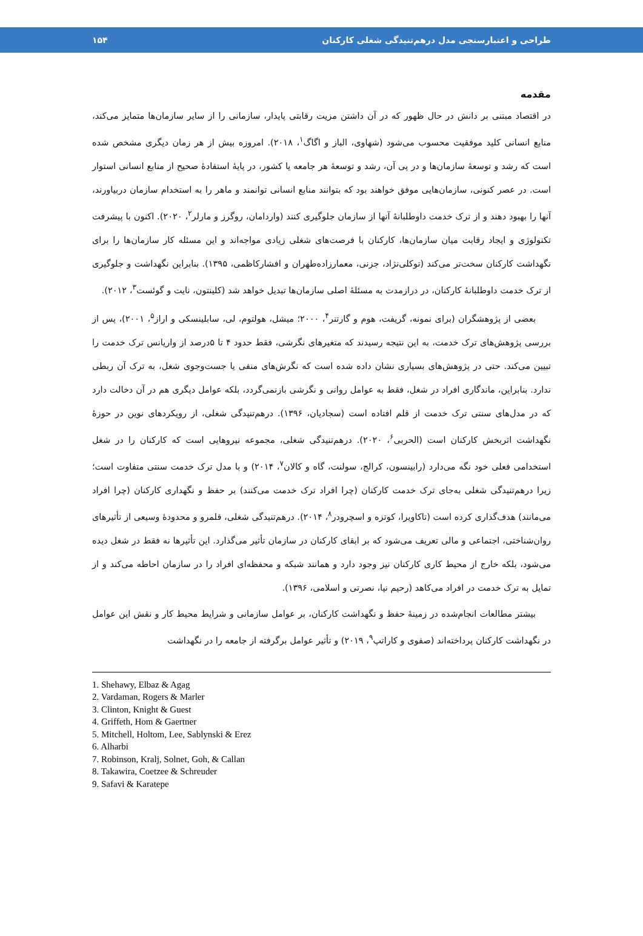طراحی و اعتبارسنجی مدل درهم‌تنیدگی شغلی کارکنان ۱۵۴
مقدمه
در اقتصاد مبتنی بر دانش در حال ظهور که در آن داشتن مزیت رقابتی پایدار، سازمانی را از سایر سازمان‌ها متمایز می‌کند، منابع انسانی کلید موفقیت محسوب می‌شود (شهاوی، الباز و اگاگ<sup>۱</sup>، ۲۰۱۸). امروزه بیش از هر زمان دیگری مشخص شده است که رشد و توسعهٔ سازمان‌ها و در پی آن، رشد و توسعهٔ هر جامعه یا کشور، در پایهٔ استفادهٔ صحیح از منابع انسانی استوار است. در عصر کنونی، سازمان‌هایی موفق خواهند بود که بتوانند منابع انسانی توانمند و ماهر را به استخدام سازمان دربیاورند، آنها را بهبود دهند و از ترک خدمت داوطلبانهٔ آنها از سازمان جلوگیری کنند (واردامان، روگرز و مارلر<sup>۲</sup>، ۲۰۲۰). اکنون با پیشرفت تکنولوژی و ایجاد رقابت میان سازمان‌ها، کارکنان با فرصت‌های شغلی زیادی مواجه‌اند و این مسئله کار سازمان‌ها را برای نگهداشت کارکنان سخت‌تر می‌کند (توکلی‌نژاد، جزنی، معمارزاده‌طهران و افشارکاظمی، ۱۳۹۵). بنابراین نگهداشت و جلوگیری از ترک خدمت داوطلبانهٔ کارکنان، در درازمدت به مسئلهٔ اصلی سازمان‌ها تبدیل خواهد شد (کلینتون، نایت و گوئست<sup>۳</sup>، ۲۰۱۲).
بعضی از پژوهشگران (برای نمونه، گریفت، هوم و گارتنر<sup>۴</sup>، ۲۰۰۰؛ میشل، هولتوم، لی، سابلینسکی و اراز<sup>۵</sup>، ۲۰۰۱)، پس از بررسی پژوهش‌های ترک خدمت، به این نتیجه رسیدند که متغیرهای نگرشی، فقط حدود ۴ تا ۵درصد از واریانس ترک خدمت را تبیین می‌کند. حتی در پژوهش‌های بسیاری نشان داده شده است که نگرش‌های منفی یا جست‌وجوی شغل، به ترک آن ربطی ندارد. بنابراین، ماندگاری افراد در شغل، فقط به عوامل روانی و نگرشی بازنمی‌گردد، بلکه عوامل دیگری هم در آن دخالت دارد که در مدل‌های سنتی ترک خدمت از قلم افتاده است (سجادیان، ۱۳۹۶). درهم‌تنیدگی شغلی، از رویکردهای نوین در حوزهٔ نگهداشت اثربخش کارکنان است (الحربی<sup>۶</sup>، ۲۰۲۰). درهم‌تنیدگی شغلی، مجموعه نیروهایی است که کارکنان را در شغل استخدامی فعلی خود نگه می‌دارد (رابینسون، کرالج، سولنت، گاه و کالان<sup>۷</sup>، ۲۰۱۴) و با مدل ترک خدمت سنتی متفاوت است؛ زیرا درهم‌تنیدگی شغلی به‌جای ترک خدمت کارکنان (چرا افراد ترک خدمت می‌کنند) بر حفظ و نگهداری کارکنان (چرا افراد می‌مانند) هدف‌گذاری کرده است (تاکاویرا، کوتزه و اسچرودر<sup>۸</sup>، ۲۰۱۴). درهم‌تنیدگی شغلی، قلمرو و محدودهٔ وسیعی از تأثیرهای روان‌شناختی، اجتماعی و مالی تعریف می‌شود که بر ابقای کارکنان در سازمان تأثیر می‌گذارد. این تأثیرها نه فقط در شغل دیده می‌شود، بلکه خارج از محیط کاری کارکنان نیز وجود دارد و همانند شبکه و محفظه‌ای افراد را در سازمان احاطه می‌کند و از تمایل به ترک خدمت در افراد می‌کاهد (رحیم نیا، نصرتی و اسلامی، ۱۳۹۶).
بیشتر مطالعات انجام‌شده در زمینهٔ حفظ و نگهداشت کارکنان، بر عوامل سازمانی و شرایط محیط کار و نقش این عوامل در نگهداشت کارکنان پرداخته‌اند (صفوی و کاراتپ<sup>۹</sup>، ۲۰۱۹) و تأثیر عوامل برگرفته از جامعه را در نگهداشت
1. Shehawy, Elbaz & Agag
2. Vardaman, Rogers & Marler
3. Clinton, Knight & Guest
4. Griffeth, Hom & Gaertner
5. Mitchell, Holtom, Lee, Sablynski & Erez
6. Alharbi
7. Robinson, Kralj, Solnet, Goh, & Callan
8. Takawira, Coetzee & Schreuder
9. Safavi & Karatepe